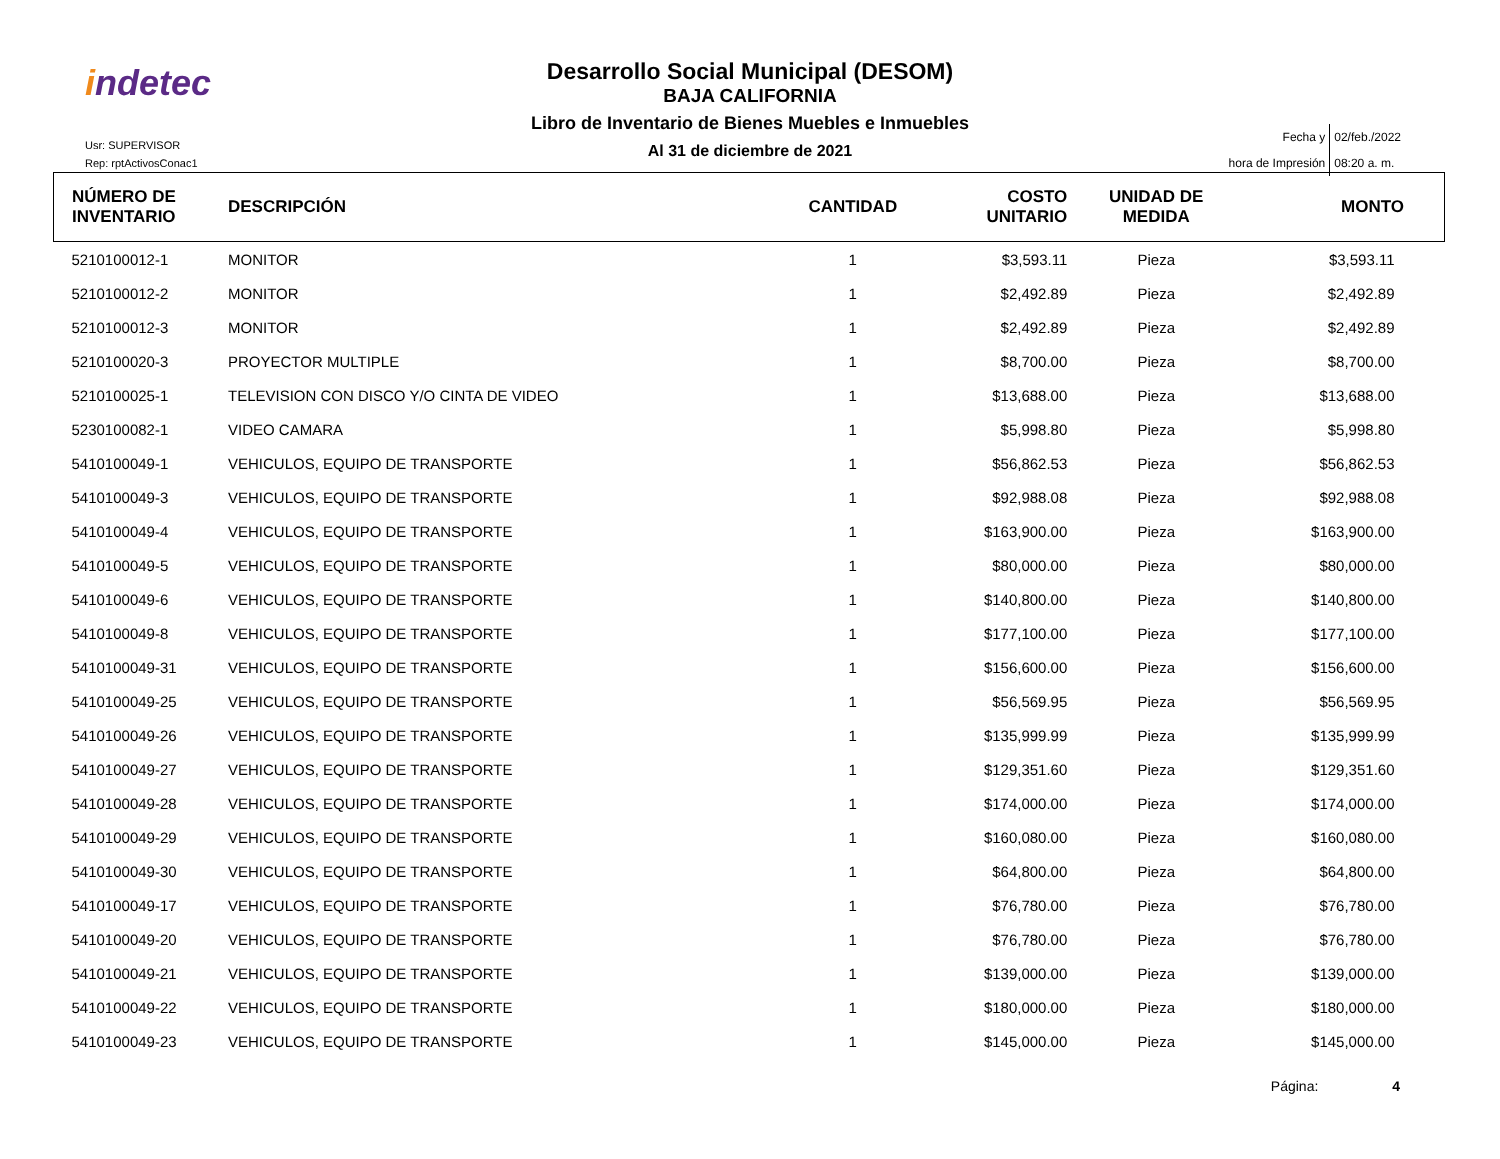indetec
Usr: SUPERVISOR
Rep: rptActivosConac1
Desarrollo Social Municipal (DESOM)
BAJA CALIFORNIA
Libro de Inventario de Bienes Muebles e Inmuebles
Al 31 de diciembre de 2021
| Fecha y | 02/feb./2022 |
| hora de Impresión | 08:20 a. m. |
| NÚMERO DE INVENTARIO | DESCRIPCIÓN | CANTIDAD | COSTO UNITARIO | UNIDAD DE MEDIDA | MONTO |
| --- | --- | --- | --- | --- | --- |
| 5210100012-1 | MONITOR | 1 | $3,593.11 | Pieza | $3,593.11 |
| 5210100012-2 | MONITOR | 1 | $2,492.89 | Pieza | $2,492.89 |
| 5210100012-3 | MONITOR | 1 | $2,492.89 | Pieza | $2,492.89 |
| 5210100020-3 | PROYECTOR MULTIPLE | 1 | $8,700.00 | Pieza | $8,700.00 |
| 5210100025-1 | TELEVISION CON DISCO Y/O CINTA DE VIDEO | 1 | $13,688.00 | Pieza | $13,688.00 |
| 5230100082-1 | VIDEO CAMARA | 1 | $5,998.80 | Pieza | $5,998.80 |
| 5410100049-1 | VEHICULOS, EQUIPO DE TRANSPORTE | 1 | $56,862.53 | Pieza | $56,862.53 |
| 5410100049-3 | VEHICULOS, EQUIPO DE TRANSPORTE | 1 | $92,988.08 | Pieza | $92,988.08 |
| 5410100049-4 | VEHICULOS, EQUIPO DE TRANSPORTE | 1 | $163,900.00 | Pieza | $163,900.00 |
| 5410100049-5 | VEHICULOS, EQUIPO DE TRANSPORTE | 1 | $80,000.00 | Pieza | $80,000.00 |
| 5410100049-6 | VEHICULOS, EQUIPO DE TRANSPORTE | 1 | $140,800.00 | Pieza | $140,800.00 |
| 5410100049-8 | VEHICULOS, EQUIPO DE TRANSPORTE | 1 | $177,100.00 | Pieza | $177,100.00 |
| 5410100049-31 | VEHICULOS, EQUIPO DE TRANSPORTE | 1 | $156,600.00 | Pieza | $156,600.00 |
| 5410100049-25 | VEHICULOS, EQUIPO DE TRANSPORTE | 1 | $56,569.95 | Pieza | $56,569.95 |
| 5410100049-26 | VEHICULOS, EQUIPO DE TRANSPORTE | 1 | $135,999.99 | Pieza | $135,999.99 |
| 5410100049-27 | VEHICULOS, EQUIPO DE TRANSPORTE | 1 | $129,351.60 | Pieza | $129,351.60 |
| 5410100049-28 | VEHICULOS, EQUIPO DE TRANSPORTE | 1 | $174,000.00 | Pieza | $174,000.00 |
| 5410100049-29 | VEHICULOS, EQUIPO DE TRANSPORTE | 1 | $160,080.00 | Pieza | $160,080.00 |
| 5410100049-30 | VEHICULOS, EQUIPO DE TRANSPORTE | 1 | $64,800.00 | Pieza | $64,800.00 |
| 5410100049-17 | VEHICULOS, EQUIPO DE TRANSPORTE | 1 | $76,780.00 | Pieza | $76,780.00 |
| 5410100049-20 | VEHICULOS, EQUIPO DE TRANSPORTE | 1 | $76,780.00 | Pieza | $76,780.00 |
| 5410100049-21 | VEHICULOS, EQUIPO DE TRANSPORTE | 1 | $139,000.00 | Pieza | $139,000.00 |
| 5410100049-22 | VEHICULOS, EQUIPO DE TRANSPORTE | 1 | $180,000.00 | Pieza | $180,000.00 |
| 5410100049-23 | VEHICULOS, EQUIPO DE TRANSPORTE | 1 | $145,000.00 | Pieza | $145,000.00 |
Página: 4